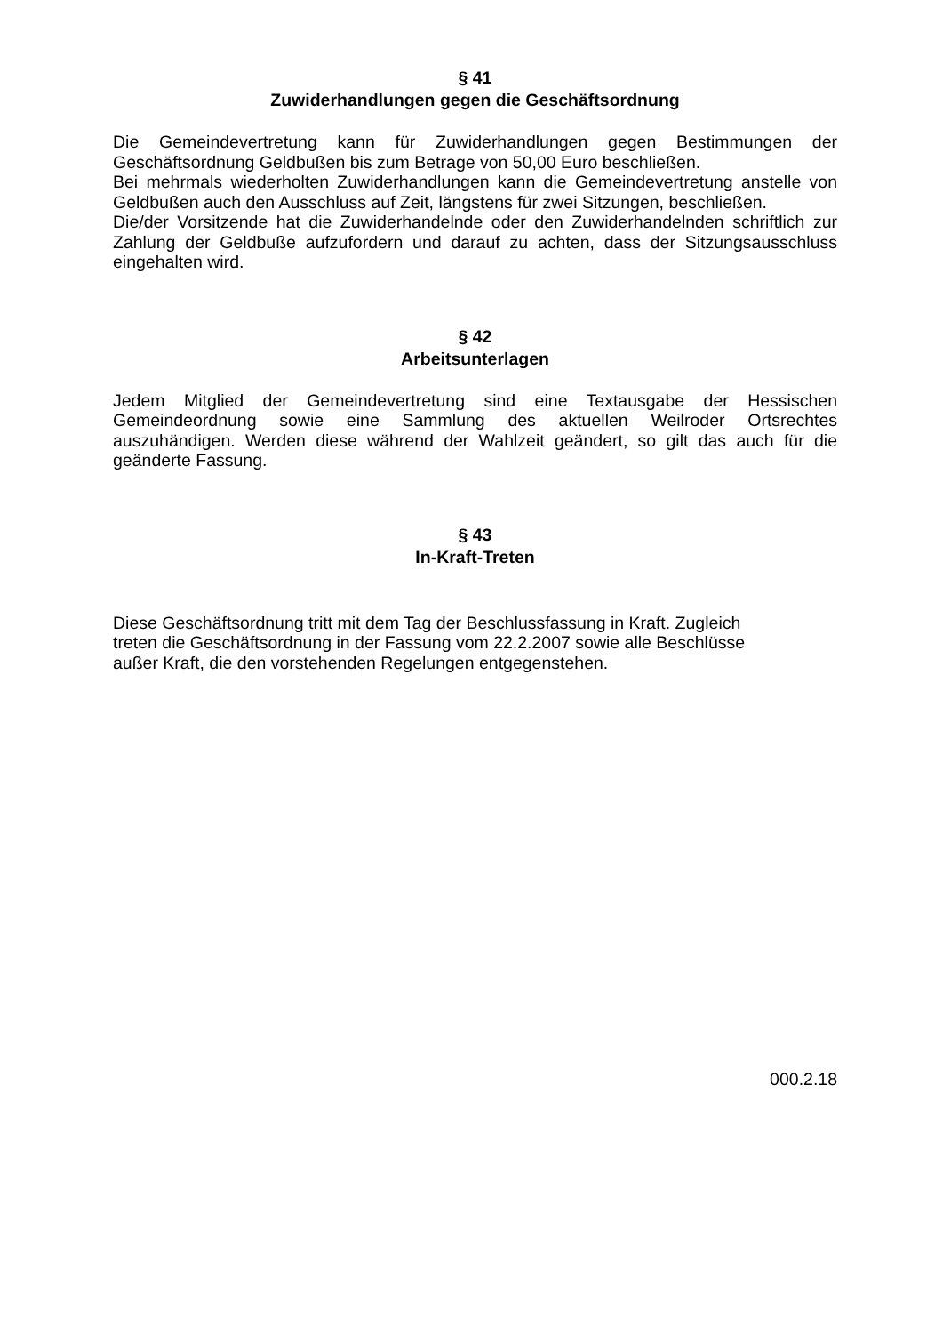§ 41
Zuwiderhandlungen gegen die Geschäftsordnung
Die Gemeindevertretung kann für Zuwiderhandlungen gegen Bestimmungen der Geschäftsordnung Geldbußen bis zum Betrage von 50,00 Euro beschließen.
Bei mehrmals wiederholten Zuwiderhandlungen kann die Gemeindevertretung anstelle von Geldbußen auch den Ausschluss auf Zeit, längstens für zwei Sitzungen, beschließen.
Die/der Vorsitzende hat die Zuwiderhandelnde oder den Zuwiderhandelnden schriftlich zur Zahlung der Geldbuße aufzufordern und darauf zu achten, dass der Sitzungsausschluss eingehalten wird.
§ 42
Arbeitsunterlagen
Jedem Mitglied der Gemeindevertretung sind eine Textausgabe der Hessischen Gemeindeordnung sowie eine Sammlung des aktuellen Weilroder Ortsrechtes auszuhändigen. Werden diese während der Wahlzeit geändert, so gilt das auch für die geänderte Fassung.
§ 43
In-Kraft-Treten
Diese Geschäftsordnung tritt mit dem Tag der Beschlussfassung in Kraft. Zugleich
treten die Geschäftsordnung in der Fassung vom 22.2.2007 sowie alle Beschlüsse
außer Kraft, die den vorstehenden Regelungen entgegenstehen.
000.2.18